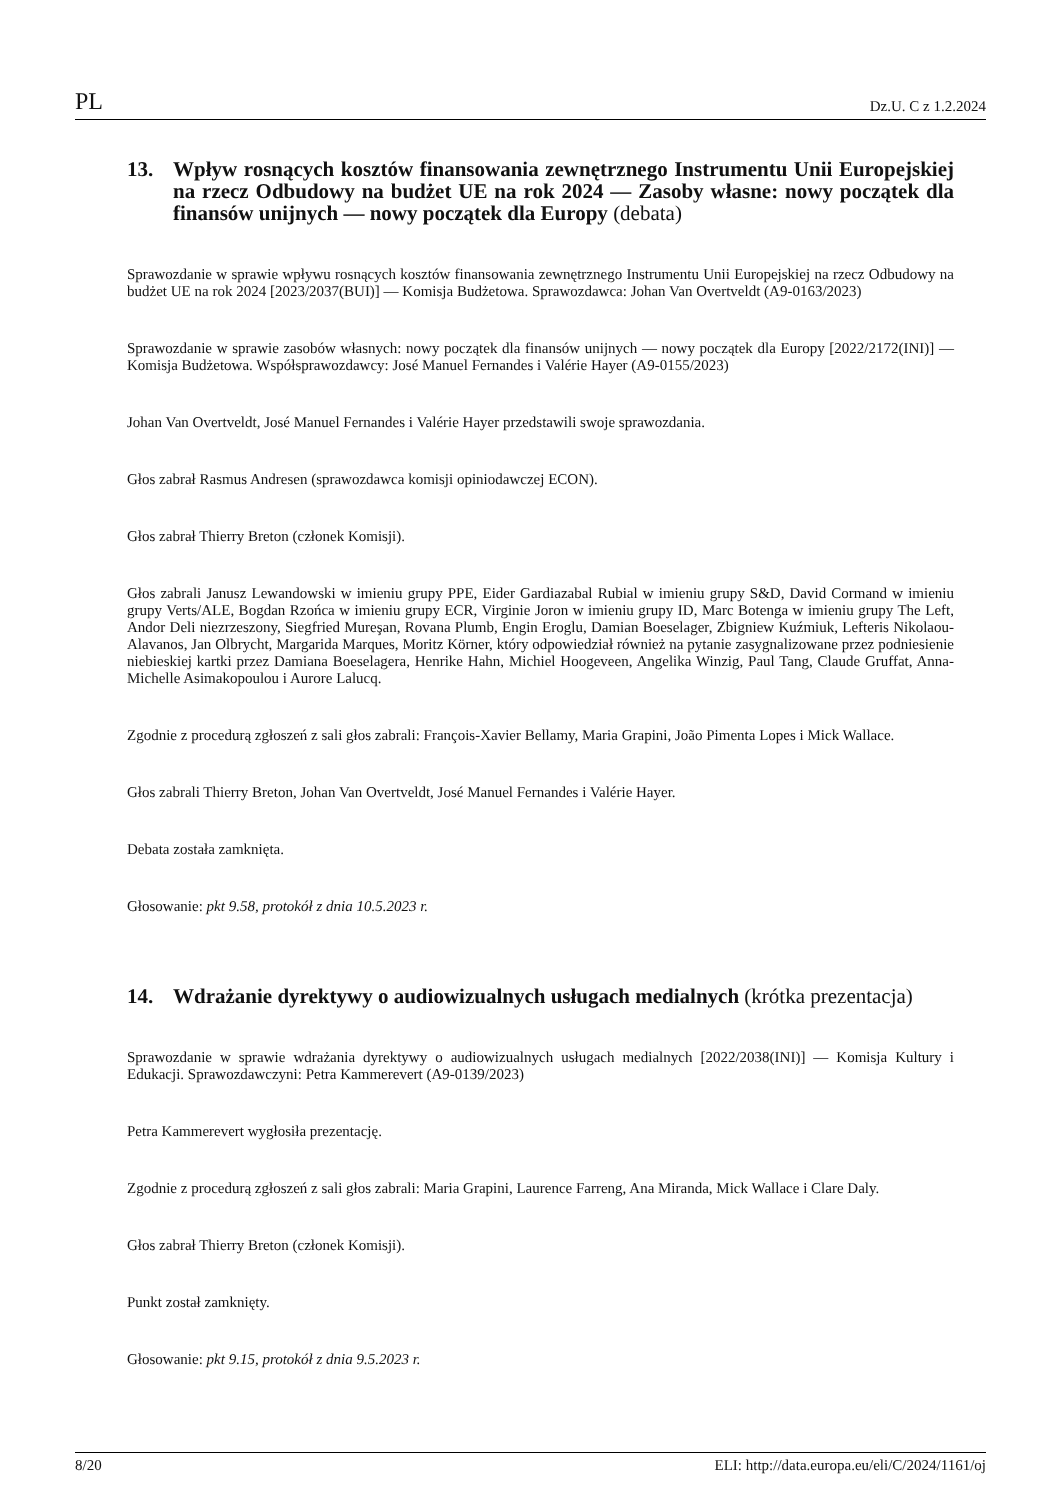PL Dz.U. C z 1.2.2024
13. Wpływ rosnących kosztów finansowania zewnętrznego Instrumentu Unii Europejskiej na rzecz Odbudowy na budżet UE na rok 2024 — Zasoby własne: nowy początek dla finansów unijnych — nowy początek dla Europy (debata)
Sprawozdanie w sprawie wpływu rosnących kosztów finansowania zewnętrznego Instrumentu Unii Europejskiej na rzecz Odbudowy na budżet UE na rok 2024 [2023/2037(BUI)] — Komisja Budżetowa. Sprawozdawca: Johan Van Overtveldt (A9-0163/2023)
Sprawozdanie w sprawie zasobów własnych: nowy początek dla finansów unijnych — nowy początek dla Europy [2022/2172(INI)] — Komisja Budżetowa. Współsprawozdawcy: José Manuel Fernandes i Valérie Hayer (A9-0155/2023)
Johan Van Overtveldt, José Manuel Fernandes i Valérie Hayer przedstawili swoje sprawozdania.
Głos zabrał Rasmus Andresen (sprawozdawca komisji opiniodawczej ECON).
Głos zabrał Thierry Breton (członek Komisji).
Głos zabrali Janusz Lewandowski w imieniu grupy PPE, Eider Gardiazabal Rubial w imieniu grupy S&D, David Cormand w imieniu grupy Verts/ALE, Bogdan Rzońca w imieniu grupy ECR, Virginie Joron w imieniu grupy ID, Marc Botenga w imieniu grupy The Left, Andor Deli niezrzeszony, Siegfried Mureşan, Rovana Plumb, Engin Eroglu, Damian Boeselager, Zbigniew Kuźmiuk, Lefteris Nikolaou-Alavanos, Jan Olbrycht, Margarida Marques, Moritz Körner, który odpowiedział również na pytanie zasygnalizowane przez podniesienie niebieskiej kartki przez Damiana Boeselagera, Henrike Hahn, Michiel Hoogeveen, Angelika Winzig, Paul Tang, Claude Gruffat, Anna-Michelle Asimakopoulou i Aurore Lalucq.
Zgodnie z procedurą zgłoszeń z sali głos zabrali: François-Xavier Bellamy, Maria Grapini, João Pimenta Lopes i Mick Wallace.
Głos zabrali Thierry Breton, Johan Van Overtveldt, José Manuel Fernandes i Valérie Hayer.
Debata została zamknięta.
Głosowanie: pkt 9.58, protokół z dnia 10.5.2023 r.
14. Wdrażanie dyrektywy o audiowizualnych usługach medialnych (krótka prezentacja)
Sprawozdanie w sprawie wdrażania dyrektywy o audiowizualnych usługach medialnych [2022/2038(INI)] — Komisja Kultury i Edukacji. Sprawozdawczyni: Petra Kammerevert (A9-0139/2023)
Petra Kammerevert wygłosiła prezentację.
Zgodnie z procedurą zgłoszeń z sali głos zabrali: Maria Grapini, Laurence Farreng, Ana Miranda, Mick Wallace i Clare Daly.
Głos zabrał Thierry Breton (członek Komisji).
Punkt został zamknięty.
Głosowanie: pkt 9.15, protokół z dnia 9.5.2023 r.
8/20 ELI: http://data.europa.eu/eli/C/2024/1161/oj